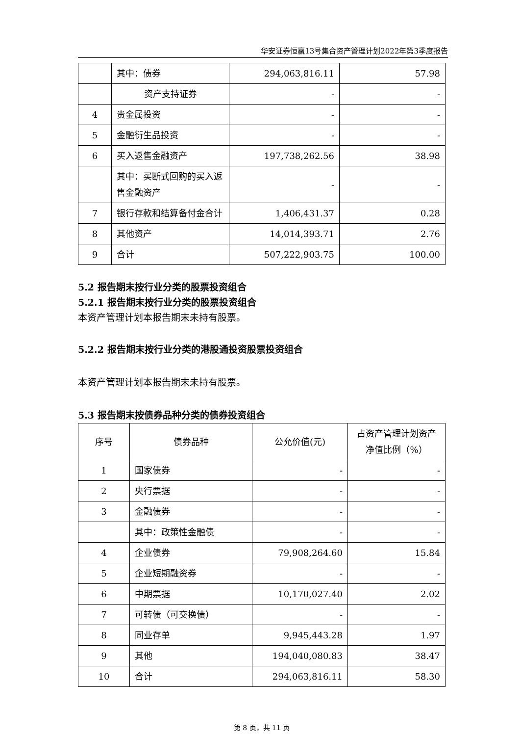华安证券恒赢13号集合资产管理计划2022年第3季度报告
| | 其中：债券 | 294,063,816.11 | 57.98 |
| | 资产支持证券 | - | - |
| 4 | 贵金属投资 | - | - |
| 5 | 金融衍生品投资 | - | - |
| 6 | 买入返售金融资产 | 197,738,262.56 | 38.98 |
| | 其中：买断式回购的买入返售金融资产 | - | - |
| 7 | 银行存款和结算备付金合计 | 1,406,431.37 | 0.28 |
| 8 | 其他资产 | 14,014,393.71 | 2.76 |
| 9 | 合计 | 507,222,903.75 | 100.00 |
5.2 报告期末按行业分类的股票投资组合
5.2.1 报告期末按行业分类的股票投资组合
本资产管理计划本报告期末未持有股票。
5.2.2 报告期末按行业分类的港股通投资股票投资组合
本资产管理计划本报告期末未持有股票。
5.3 报告期末按债券品种分类的债券投资组合
| 序号 | 债券品种 | 公允价值(元) | 占资产管理计划资产净值比例（%） |
| --- | --- | --- | --- |
| 1 | 国家债券 | - | - |
| 2 | 央行票据 | - | - |
| 3 | 金融债券 | - | - |
| | 其中：政策性金融债 | - | - |
| 4 | 企业债券 | 79,908,264.60 | 15.84 |
| 5 | 企业短期融资券 | - | - |
| 6 | 中期票据 | 10,170,027.40 | 2.02 |
| 7 | 可转债（可交换债） | - | - |
| 8 | 同业存单 | 9,945,443.28 | 1.97 |
| 9 | 其他 | 194,040,080.83 | 38.47 |
| 10 | 合计 | 294,063,816.11 | 58.30 |
第 8 页，共 11 页